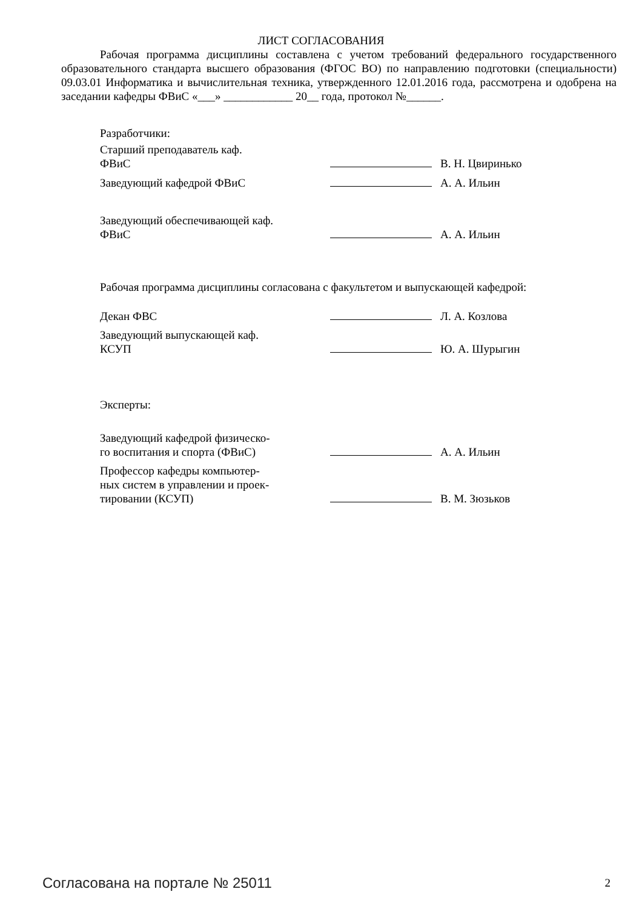ЛИСТ СОГЛАСОВАНИЯ
Рабочая программа дисциплины составлена с учетом требований федерального государственного образовательного стандарта высшего образования (ФГОС ВО) по направлению подготовки (специальности) 09.03.01 Информатика и вычислительная техника, утвержденного 12.01.2016 года, рассмотрена и одобрена на заседании кафедры ФВиС «___» ____________ 20__ года, протокол №______.
Разработчики:
| Старший преподаватель каф. ФВиС | | В. Н. Цвиринько |
| Заведующий кафедрой ФВиС | | А. А. Ильин |
| Заведующий обеспечивающей каф. ФВиС | | А. А. Ильин |
Рабочая программа дисциплины согласована с факультетом и выпускающей кафедрой:
| Декан ФВС | | Л. А. Козлова |
| Заведующий выпускающей каф. КСУП | | Ю. А. Шурыгин |
Эксперты:
| Заведующий кафедрой физическо- го воспитания и спорта (ФВиС) | | А. А. Ильин |
| Профессор кафедры компьютер- ных систем в управлении и проек- тировании (КСУП) | | В. М. Зюзьков |
Согласована на портале № 25011 2